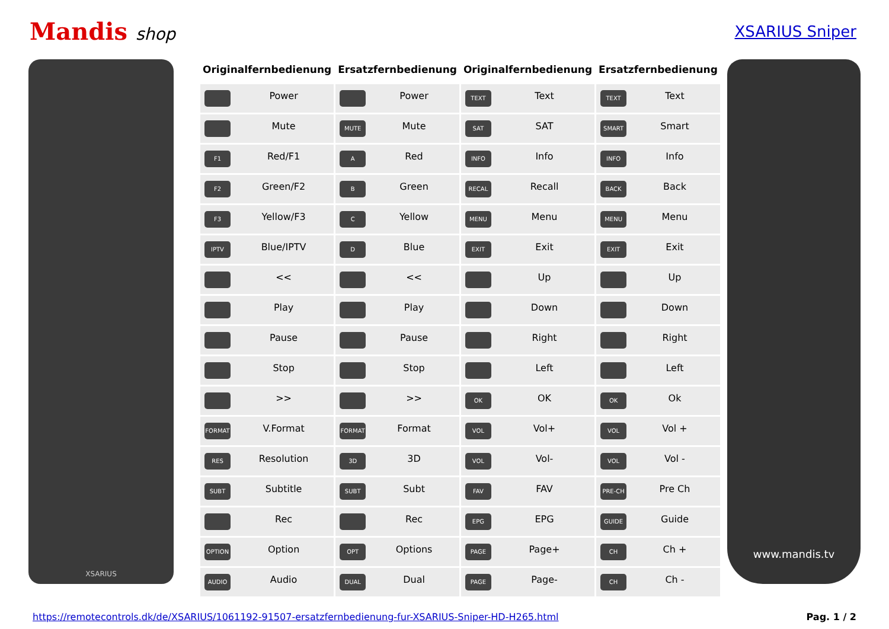Mandis shop XSARIUS Sniper
XSARIUS
| Originalfernbedienung | Ersatzfernbedienung | Originalfernbedienung | Ersatzfernbedienung |
| --- | --- | --- | --- |
| Power | Power | TEXT Text | TEXT Text |
| Mute | MUTE Mute | SAT SAT | SMART Smart |
| F1 Red/F1 | A Red | INFO Info | INFO Info |
| F2 Green/F2 | B Green | RECAL Recall | BACK Back |
| F3 Yellow/F3 | C Yellow | MENU Menu | MENU Menu |
| IPTV Blue/IPTV | D Blue | EXIT Exit | EXIT Exit |
| << | << | Up | Up |
| Play | Play | Down | Down |
| Pause | Pause | Right | Right |
| Stop | Stop | Left | Left |
| >> | >> | OK OK | OK Ok |
| FORMAT V.Format | FORMAT Format | VOL Vol+ | VOL Vol + |
| RES Resolution | 3D 3D | VOL Vol- | VOL Vol - |
| SUBT Subtitle | SUBT Subt | FAV FAV | PRE-CH Pre Ch |
| Rec | Rec | EPG EPG | GUIDE Guide |
| OPTION Option | OPT Options | PAGE Page+ | CH Ch + |
| AUDIO Audio | DUAL Dual | PAGE Page- | CH Ch - |
www.mandis.tv
https://remotecontrols.dk/de/XSARIUS/1061192-91507-ersatzfernbedienung-fur-XSARIUS-Sniper-HD-H265.html Pag. 1 / 2